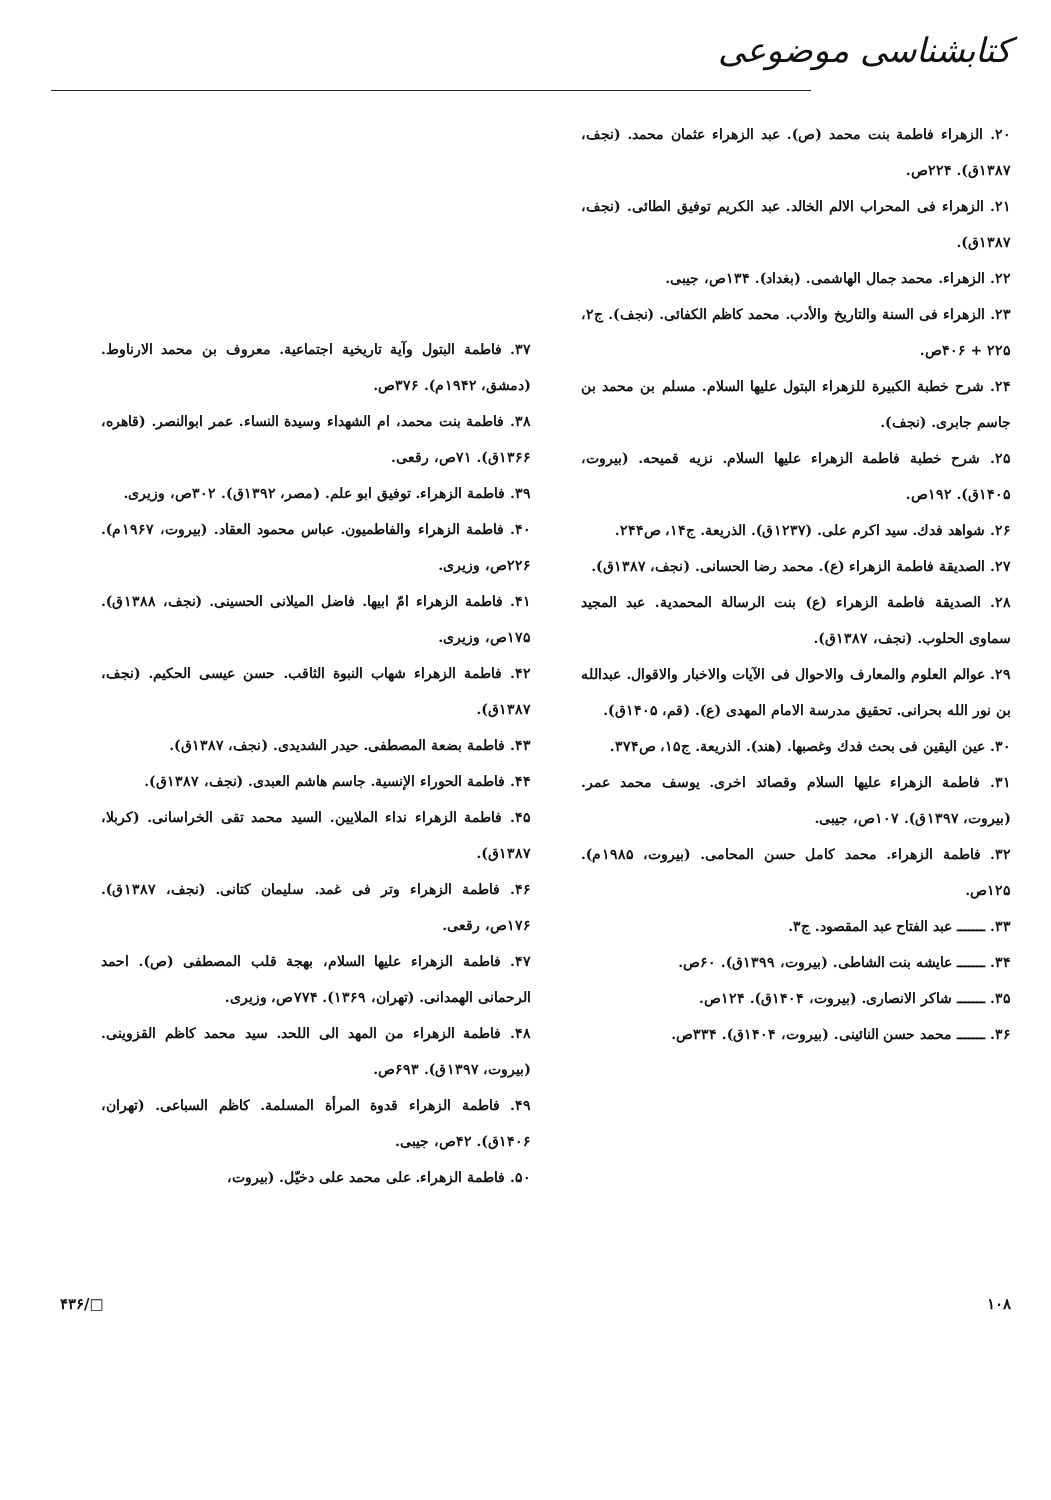کتابشناسی موضوعی
۲۰. الزهراء فاطمة بنت محمد (ص). عبد الزهراء عثمان محمد. (نجف، ۱۳۸۷ق). ۲۲۴ص.
۲۱. الزهراء فی المحراب الالم الخالد. عبد الكريم توفيق الطائی. (نجف، ۱۳۸۷ق).
۲۲. الزهراء. محمد جمال الهاشمی. (بغداد). ۱۳۴ص، جيبی.
۲۳. الزهراء فی السنة والتاريخ والأدب. محمد كاظم الكفائی. (نجف). ج۲، ۲۲۵ + ۴۰۶ص.
۲۴. شرح خطبة الكبيرة للزهراء البتول عليها السلام. مسلم بن محمد بن جاسم جابری. (نجف).
۲۵. شرح خطبة فاطمة الزهراء عليها السلام. نزيه قميحه. (بيروت، ۱۴۰۵ق). ۱۹۲ص.
۲۶. شواهد فدك. سيد اكرم علی. (۱۲۳۷ق). الذريعة. ج۱۴، ص۲۴۴.
۲۷. الصديقة فاطمة الزهراء (ع). محمد رضا الحسانی. (نجف، ۱۳۸۷ق).
۲۸. الصديقة فاطمة الزهراء (ع) بنت الرسالة المحمدية. عبد المجيد سماوی الحلوب. (نجف، ۱۳۸۷ق).
۲۹. عوالم العلوم والمعارف والاحوال فی الآيات والاخبار والاقوال. عبدالله بن نور الله بحرانی. تحقيق مدرسة الامام المهدی (ع). (قم، ۱۴۰۵ق).
۳۰. عين اليقين فی بحث فدك وغصبها. (هند). الذريعة. ج۱۵، ص۳۷۴.
۳۱. فاطمة الزهراء عليها السلام وقصائد اخری. يوسف محمد عمر. (بيروت، ۱۳۹۷ق). ۱۰۷ص، جيبی.
۳۲. فاطمة الزهراء. محمد كامل حسن المحامی. (بيروت، ۱۹۸۵م). ۱۲۵ص.
۳۳. ـــــــ عبد الفتاح عبد المقصود. ج۳.
۳۴. ـــــــ عايشه بنت الشاطی. (بيروت، ۱۳۹۹ق). ۶۰ص.
۳۵. ـــــــ شاكر الانصاری. (بيروت، ۱۴۰۴ق). ۱۲۴ص.
۳۶. ـــــــ محمد حسن النائينی. (بيروت، ۱۴۰۴ق). ۳۳۴ص.
۳۷. فاطمة البتول وآية تاريخية اجتماعية. معروف بن محمد الارناوط. (دمشق، ۱۹۴۲م). ۳۷۶ص.
۳۸. فاطمة بنت محمد، ام الشهداء وسيدة النساء. عمر ابوالنصر. (قاهره، ۱۳۶۶ق). ۷۱ص، رقعی.
۳۹. فاطمة الزهراء. توفيق ابو علم. (مصر، ۱۳۹۲ق). ۳۰۲ص، وزيری.
۴۰. فاطمة الزهراء والفاطميون. عباس محمود العقاد. (بيروت، ۱۹۶۷م). ۲۲۶ص، وزيری.
۴۱. فاطمة الزهراء امّ ابيها. فاضل الميلانی الحسينی. (نجف، ۱۳۸۸ق). ۱۷۵ص، وزيری.
۴۲. فاطمة الزهراء شهاب النبوة الثاقب. حسن عيسی الحكيم. (نجف، ۱۳۸۷ق).
۴۳. فاطمة بضعة المصطفی. حيدر الشديدی. (نجف، ۱۳۸۷ق).
۴۴. فاطمة الحوراء الإنسية. جاسم هاشم العبدی. (نجف، ۱۳۸۷ق).
۴۵. فاطمة الزهراء نداء الملايين. السيد محمد تقی الخراسانی. (كربلا، ۱۳۸۷ق).
۴۶. فاطمة الزهراء وتر فی غمد. سليمان كتانی. (نجف، ۱۳۸۷ق). ۱۷۶ص، رقعی.
۴۷. فاطمة الزهراء عليها السلام، بهجة قلب المصطفی (ص). احمد الرحمانی الهمدانی. (تهران، ۱۳۶۹). ۷۷۴ص، وزيری.
۴۸. فاطمة الزهراء من المهد الی اللحد. سيد محمد كاظم القزوينی. (بيروت، ۱۳۹۷ق). ۶۹۳ص.
۴۹. فاطمة الزهراء قدوة المرأة المسلمة. كاظم السباعی. (تهران، ۱۴۰۶ق). ۴۲ص، جيبی.
۵۰. فاطمة الزهراء. علی محمد علی دخيّل. (بيروت،
۱۰۸ □/۴۳۶